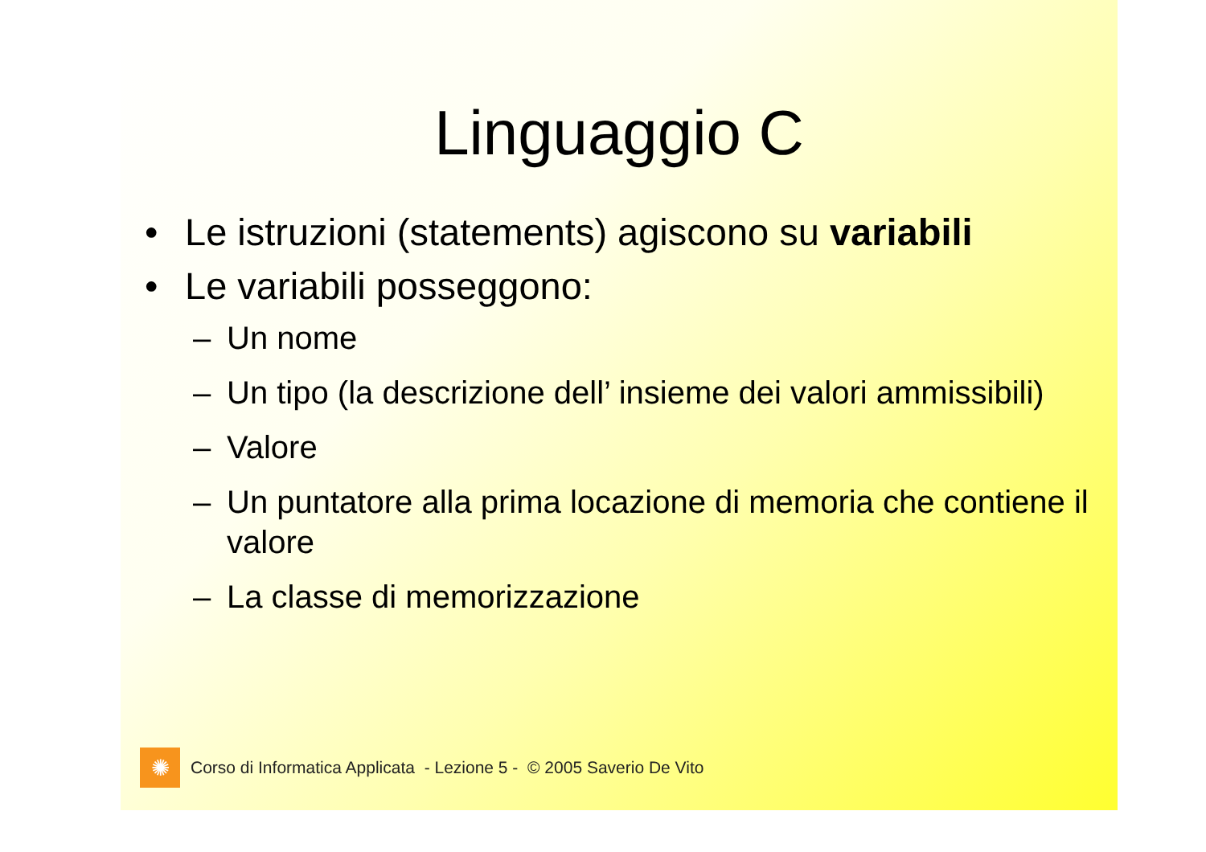Linguaggio C
• Le istruzioni (statements) agiscono su variabili
• Le variabili posseggono:
– Un nome
– Un tipo (la descrizione dell’ insieme dei valori ammissibili)
– Valore
– Un puntatore alla prima locazione di memoria che contiene il valore
– La classe di memorizzazione
✺
Corso di Informatica Applicata - Lezione 5 - © 2005 Saverio De Vito